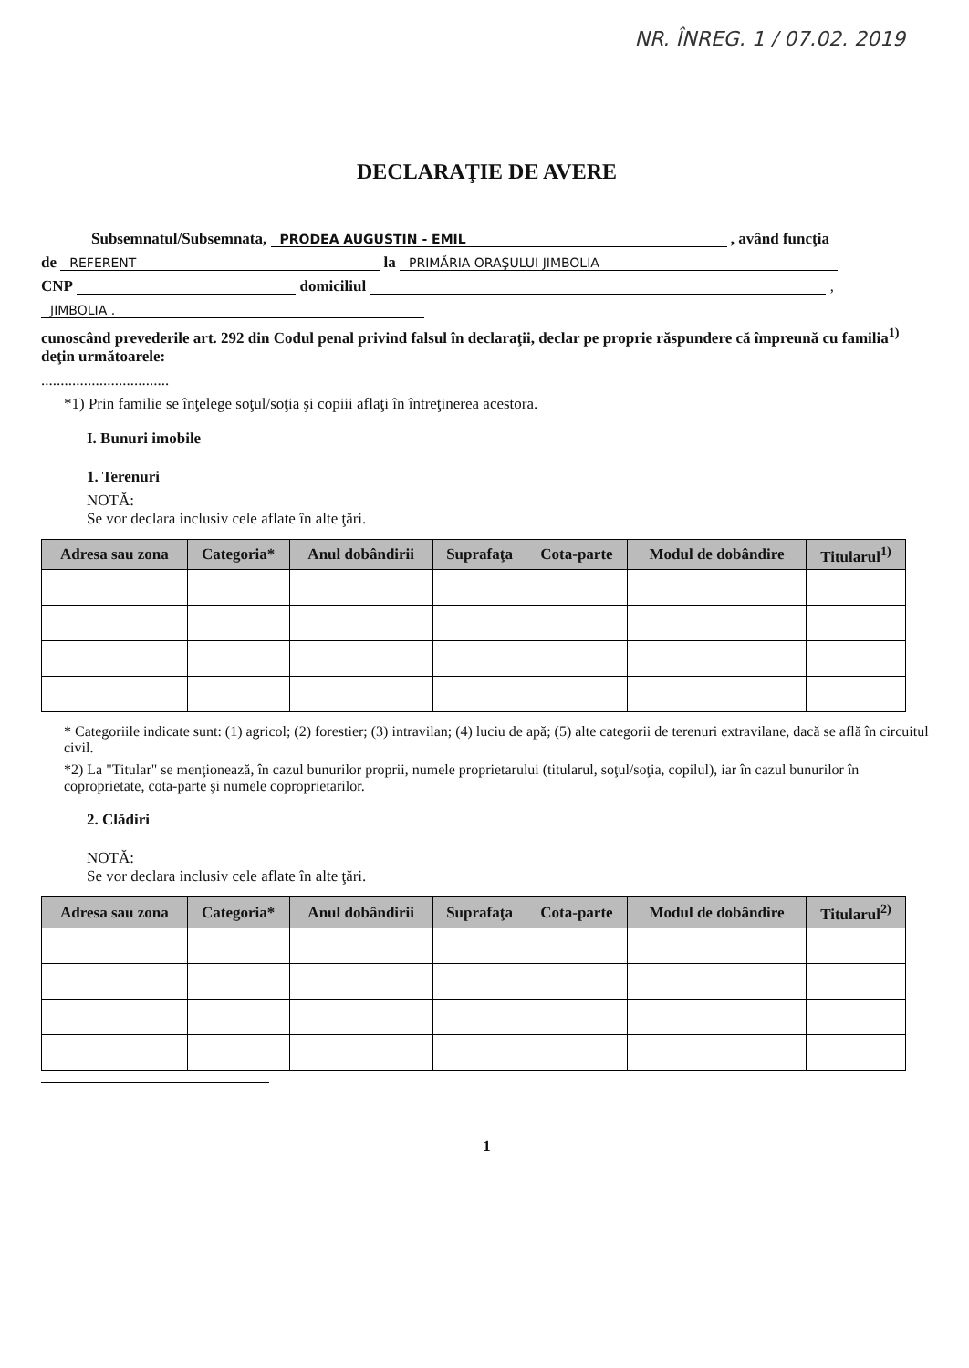NR. ÎNREG. 1 / 07.02. 2019
DECLARAŢIE DE AVERE
Subsemnatul/Subsemnata, PRODEA AUGUSTIN - EMIL , având funcţia
de REFERENT la PRIMĂRIA ORAŞULUI JIMBOLIA
CNP domiciliul ,
JIMBOLIA .
cunoscând prevederile art. 292 din Codul penal privind falsul în declaraţii, declar pe proprie răspundere că împreună cu familia<sup>1)</sup> deţin următoarele:
.................................
*1) Prin familie se înţelege soţul/soţia şi copiii aflaţi în întreţinerea acestora.
I. Bunuri imobile
1. Terenuri
NOTĂ:
Se vor declara inclusiv cele aflate în alte ţări.
| Adresa sau zona | Categoria* | Anul dobândirii | Suprafaţa | Cota-parte | Modul de dobândire | Titularul<sup>1)</sup> |
| --- | --- | --- | --- | --- | --- | --- |
* Categoriile indicate sunt: (1) agricol; (2) forestier; (3) intravilan; (4) luciu de apă; (5) alte categorii de terenuri extravilane, dacă se află în circuitul civil.
*2) La "Titular" se menţionează, în cazul bunurilor proprii, numele proprietarului (titularul, soţul/soţia, copilul), iar în cazul bunurilor în coproprietate, cota-parte şi numele coproprietarilor.
2. Clădiri
NOTĂ:
Se vor declara inclusiv cele aflate în alte ţări.
| Adresa sau zona | Categoria* | Anul dobândirii | Suprafaţa | Cota-parte | Modul de dobândire | Titularul<sup>2)</sup> |
| --- | --- | --- | --- | --- | --- | --- |
1